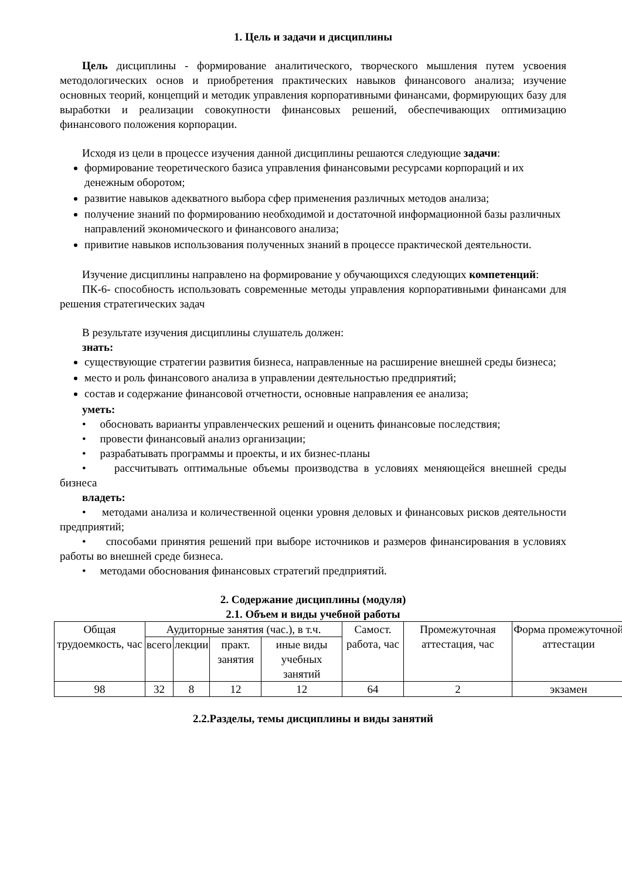1. Цель и задачи и дисциплины
Цель дисциплины - формирование аналитического, творческого мышления путем усвоения методологических основ и приобретения практических навыков финансового анализа; изучение основных теорий, концепций и методик управления корпоративными финансами, формирующих базу для выработки и реализации совокупности финансовых решений, обеспечивающих оптимизацию финансового положения корпорации.
Исходя из цели в процессе изучения данной дисциплины решаются следующие задачи:
формирование теоретического базиса управления финансовыми ресурсами корпораций и их денежным оборотом;
развитие навыков адекватного выбора сфер применения различных методов анализа;
получение знаний по формированию необходимой и достаточной информационной базы различных направлений экономического и финансового анализа;
привитие навыков использования полученных знаний в процессе практической деятельности.
Изучение дисциплины направлено на формирование у обучающихся следующих компетенций:
ПК-6- способность использовать современные методы управления корпоративными финансами для решения стратегических задач
В результате изучения дисциплины слушатель должен:
знать:
существующие стратегии развития бизнеса, направленные на расширение внешней среды бизнеса;
место и роль финансового анализа в управлении деятельностью предприятий;
состав и содержание финансовой отчетности, основные направления ее анализа;
уметь:
• обосновать варианты управленческих решений и оценить финансовые последствия;
• провести финансовый анализ организации;
• разрабатывать программы и проекты, и их бизнес-планы
• рассчитывать оптимальные объемы производства в условиях меняющейся внешней среды бизнеса
владеть:
• методами анализа и количественной оценки уровня деловых и финансовых рисков деятельности предприятий;
• способами принятия решений при выборе источников и размеров финансирования в условиях работы во внешней среде бизнеса.
• методами обоснования финансовых стратегий предприятий.
2. Содержание дисциплины (модуля)
2.1. Объем и виды учебной работы
| Общая трудоемкость, час | Аудиторные занятия (час.), в т.ч. | | | | Самост. работа, час | Промежуточная аттестация, час | Форма промежуточной аттестации |
| | всего | лекции | практ. занятия | иные виды учебных занятий | | | |
| 98 | 32 | 8 | 12 | 12 | 64 | 2 | экзамен |
2.2.Разделы, темы дисциплины и виды занятий